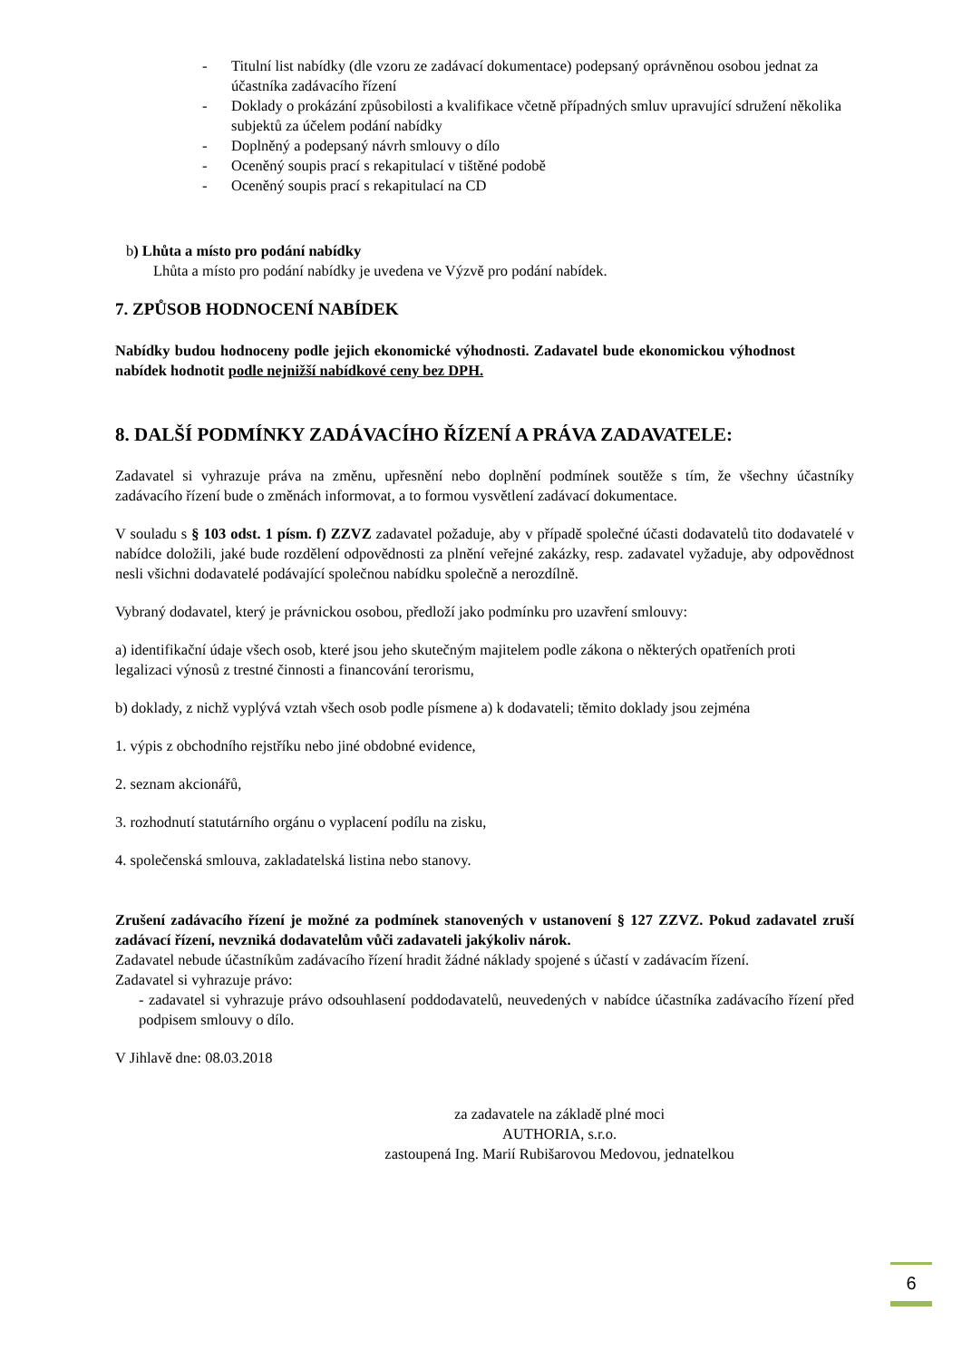- Titulní list nabídky (dle vzoru ze zadávací dokumentace) podepsaný oprávněnou osobou jednat za účastníka zadávacího řízení
- Doklady o prokázání způsobilosti a kvalifikace včetně případných smluv upravující sdružení několika subjektů za účelem podání nabídky
- Doplněný a podepsaný návrh smlouvy o dílo
- Oceněný soupis prací s rekapitulací v tištěné podobě
- Oceněný soupis prací s rekapitulací na CD
b) Lhůta a místo pro podání nabídky
Lhůta a místo pro podání nabídky je uvedena ve Výzvě pro podání nabídek.
7. ZPŮSOB HODNOCENÍ NABÍDEK
Nabídky budou hodnoceny podle jejich ekonomické výhodnosti. Zadavatel bude ekonomickou výhodnost nabídek hodnotit podle nejnižší nabídkové ceny bez DPH.
8. DALŠÍ PODMÍNKY ZADÁVACÍHO ŘÍZENÍ A PRÁVA ZADAVATELE:
Zadavatel si vyhrazuje práva na změnu, upřesnění nebo doplnění podmínek soutěže s tím, že všechny účastníky zadávacího řízení bude o změnách informovat, a to formou vysvětlení zadávací dokumentace.
V souladu s § 103 odst. 1 písm. f) ZZVZ zadavatel požaduje, aby v případě společné účasti dodavatelů tito dodavatelé v nabídce doložili, jaké bude rozdělení odpovědnosti za plnění veřejné zakázky, resp. zadavatel vyžaduje, aby odpovědnost nesli všichni dodavatelé podávající společnou nabídku společně a nerozdílně.
Vybraný dodavatel, který je právnickou osobou, předloží jako podmínku pro uzavření smlouvy:
a) identifikační údaje všech osob, které jsou jeho skutečným majitelem podle zákona o některých opatřeních proti legalizaci výnosů z trestné činnosti a financování terorismu,
b) doklady, z nichž vyplývá vztah všech osob podle písmene a) k dodavateli; těmito doklady jsou zejména
1. výpis z obchodního rejstříku nebo jiné obdobné evidence,
2. seznam akcionářů,
3. rozhodnutí statutárního orgánu o vyplacení podílu na zisku,
4. společenská smlouva, zakladatelská listina nebo stanovy.
Zrušení zadávacího řízení je možné za podmínek stanovených v ustanovení § 127 ZZVZ. Pokud zadavatel zruší zadávací řízení, nevzniká dodavatelům vůči zadavateli jakýkoliv nárok.
Zadavatel nebude účastníkům zadávacího řízení hradit žádné náklady spojené s účastí v zadávacím řízení.
Zadavatel si vyhrazuje právo:
- zadavatel si vyhrazuje právo odsouhlasení poddodavatelů, neuvedených v nabídce účastníka zadávacího řízení před podpisem smlouvy o dílo.
V Jihlavě dne: 08.03.2018
za zadavatele na základě plné moci
AUTHORIA, s.r.o.
zastoupená Ing. Marií Rubišarovou Medovou, jednatelkou
6